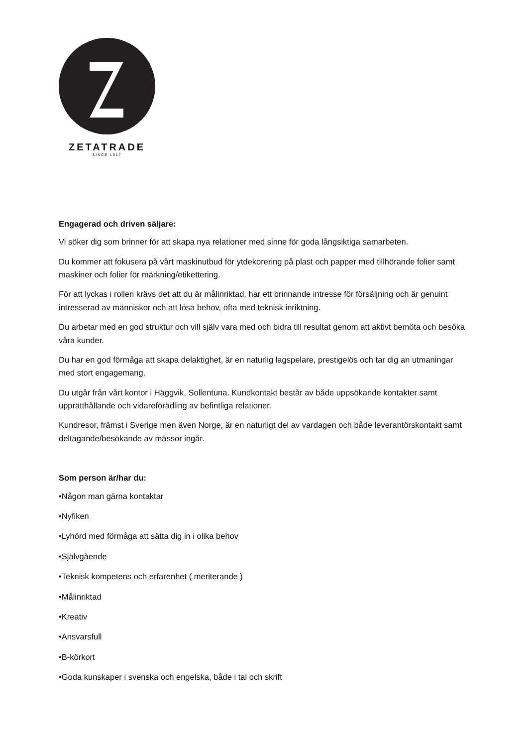ZETATRADE
SINCE 1917
Engagerad och driven säljare:
Vi söker dig som brinner för att skapa nya relationer med sinne för goda långsiktiga samarbeten.
Du kommer att fokusera på vårt maskinutbud för ytdekorering på plast och papper med tillhörande folier samt maskiner och folier för märkning/etikettering.
För att lyckas i rollen krävs det att du är målinriktad, har ett brinnande intresse för försäljning och är genuint intresserad av människor och att lösa behov, ofta med teknisk inriktning.
Du arbetar med en god struktur och vill själv vara med och bidra till resultat genom att aktivt bemöta och besöka våra kunder.
Du har en god förmåga att skapa delaktighet, är en naturlig lagspelare, prestigelös och tar dig an utmaningar med stort engagemang.
Du utgår från vårt kontor i Häggvik, Sollentuna. Kundkontakt består av både uppsökande kontakter samt upprätthållande och vidareförädling av befintliga relationer.
Kundresor, främst i Sverige men även Norge, är en naturligt del av vardagen och både leverantörskontakt samt deltagande/besökande av mässor ingår.
Som person är/har du:
•Någon man gärna kontaktar
•Nyfiken
•Lyhörd med förmåga att sätta dig in i olika behov
•Självgående
•Teknisk kompetens och erfarenhet ( meriterande )
•Målinriktad
•Kreativ
•Ansvarsfull
•B-körkort
•Goda kunskaper i svenska och engelska, både i tal och skrift